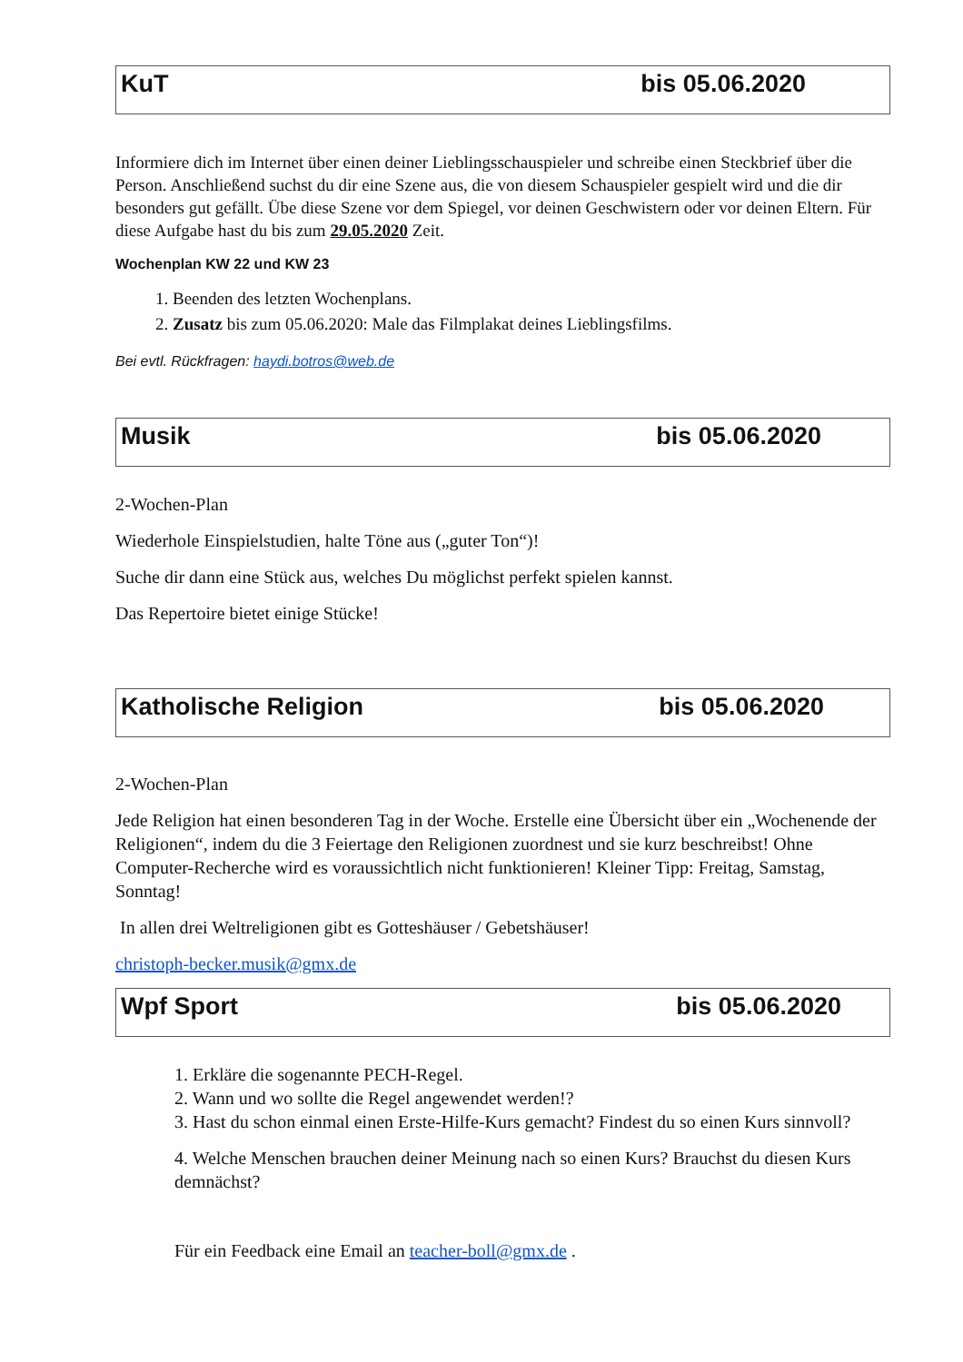KuT bis 05.06.2020
Informiere dich im Internet über einen deiner Lieblingsschauspieler und schreibe einen Steckbrief über die Person. Anschließend suchst du dir eine Szene aus, die von diesem Schauspieler gespielt wird und die dir besonders gut gefällt. Übe diese Szene vor dem Spiegel, vor deinen Geschwistern oder vor deinen Eltern. Für diese Aufgabe hast du bis zum 29.05.2020 Zeit.
Wochenplan KW 22 und KW 23
1. Beenden des letzten Wochenplans.
2. Zusatz bis zum 05.06.2020: Male das Filmplakat deines Lieblingsfilms.
Bei evtl. Rückfragen: haydi.botros@web.de
Musik bis 05.06.2020
2-Wochen-Plan
Wiederhole Einspielstudien, halte Töne aus („guter Ton“)!
Suche dir dann eine Stück aus, welches Du möglichst perfekt spielen kannst.
Das Repertoire bietet einige Stücke!
Katholische Religion bis 05.06.2020
2-Wochen-Plan
Jede Religion hat einen besonderen Tag in der Woche. Erstelle eine Übersicht über ein „Wochenende der Religionen“, indem du die 3 Feiertage den Religionen zuordnest und sie kurz beschreibst! Ohne Computer-Recherche wird es voraussichtlich nicht funktionieren! Kleiner Tipp: Freitag, Samstag, Sonntag!
In allen drei Weltreligionen gibt es Gotteshäuser / Gebetshäuser!
christoph-becker.musik@gmx.de
Wpf Sport bis 05.06.2020
1. Erkläre die sogenannte PECH-Regel.
2. Wann und wo sollte die Regel angewendet werden!?
3. Hast du schon einmal einen Erste-Hilfe-Kurs gemacht? Findest du so einen Kurs sinnvoll?
4. Welche Menschen brauchen deiner Meinung nach so einen Kurs? Brauchst du diesen Kurs demnächst?
Für ein Feedback eine Email an teacher-boll@gmx.de .